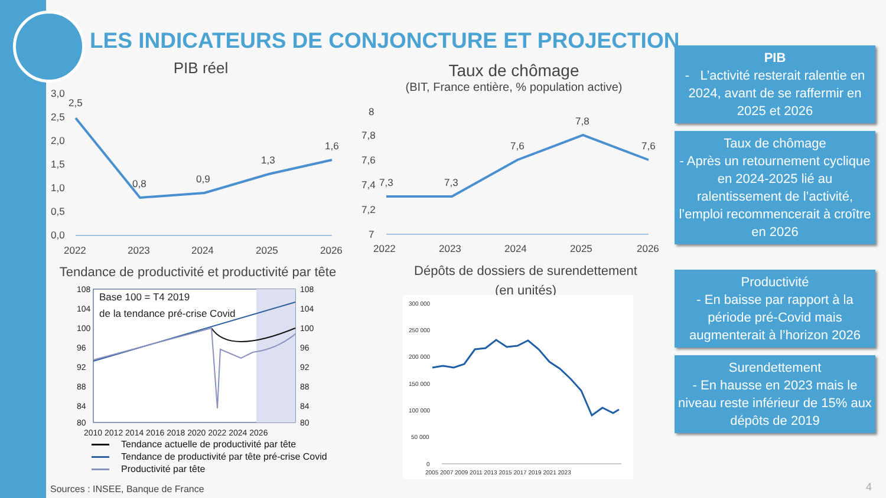LES INDICATEURS DE CONJONCTURE ET PROJECTION
PIB réel
3,0
2,5
2,0
1,5
1,0
0,5
0,0
2,5
0,8
0,9
1,3
1,6
2022
2023
2024
2025
2026
Taux de chômage
(BIT, France entière, % population active)
8
7,8
7,6
7,4
7,2
7
7,3
7,3
7,6
7,8
7,6
2022
2023
2024
2025
2026
Tendance de productivité et productivité par tête
108
104
100
96
92
88
84
80
108
104
100
96
92
88
84
80
Base 100 = T4 2019
de la tendance pré-crise Covid
2010 2012 2014 2016 2018 2020 2022 2024 2026
Tendance actuelle de productivité par tête
Tendance de productivité par tête pré-crise Covid
Productivité par tête
Dépôts de dossiers de surendettement
(en unités)
300 000
250 000
200 000
150 000
100 000
50 000
0
2005 2007 2009 2011 2013 2015 2017 2019 2021 2023
PIB
- L’activité resterait ralentie en 2024, avant de se raffermir en 2025 et 2026
Taux de chômage
- Après un retournement cyclique en 2024-2025 lié au ralentissement de l’activité, l’emploi recommencerait à croître en 2026
Productivité
- En baisse par rapport à la période pré-Covid mais augmenterait à l’horizon 2026
Surendettement
- En hausse en 2023 mais le niveau reste inférieur de 15% aux dépôts de 2019
Sources : INSEE, Banque de France
4